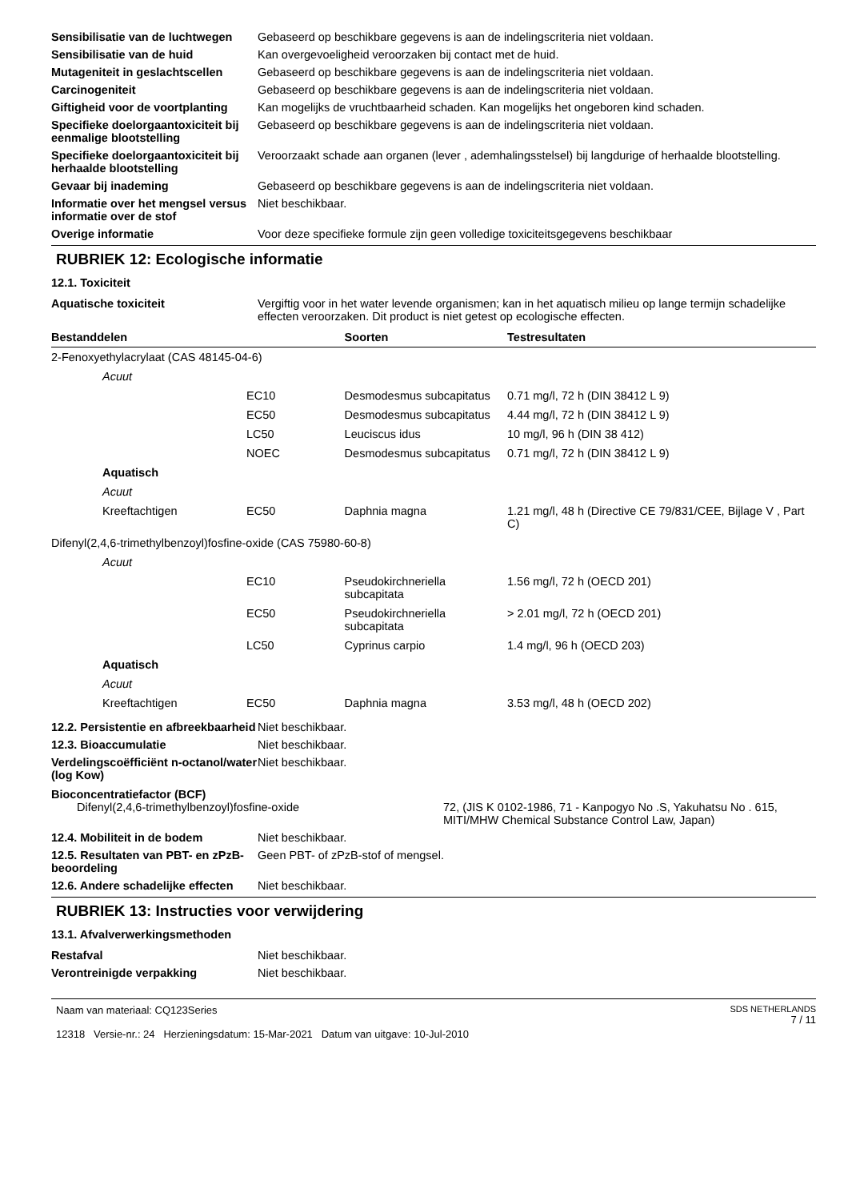Sensibilisatie van de luchtwegen
Gebaseerd op beschikbare gegevens is aan de indelingscriteria niet voldaan.
Sensibilisatie van de huid Kan overgevoeligheid veroorzaken bij contact met de huid.
Mutageniteit in geslachtscellen
Gebaseerd op beschikbare gegevens is aan de indelingscriteria niet voldaan.
Carcinogeniteit Gebaseerd op beschikbare gegevens is aan de indelingscriteria niet voldaan.
Giftigheid voor de voortplanting
Kan mogelijks de vruchtbaarheid schaden. Kan mogelijks het ongeboren kind schaden.
Specifieke doelorgaantoxiciteit bij eenmalige blootstelling
Gebaseerd op beschikbare gegevens is aan de indelingscriteria niet voldaan.
Specifieke doelorgaantoxiciteit bij herhaalde blootstelling
Veroorzaakt schade aan organen (lever , ademhalingsstelsel) bij langdurige of herhaalde blootstelling.
Gevaar bij inademing Gebaseerd op beschikbare gegevens is aan de indelingscriteria niet voldaan.
Informatie over het mengsel versus informatie over de stof
Niet beschikbaar.
Overige informatie Voor deze specifieke formule zijn geen volledige toxiciteitsgegevens beschikbaar
RUBRIEK 12: Ecologische informatie
12.1. Toxiciteit
Aquatische toxiciteit Vergiftig voor in het water levende organismen; kan in het aquatisch milieu op lange termijn schadelijke effecten veroorzaken. Dit product is niet getest op ecologische effecten.
| Bestanddelen | | | Soorten | Testresultaten |
| --- | --- | --- | --- | --- |
| 2-Fenoxyethylacrylaat (CAS 48145-04-6) | | | | |
| | Acuut | | | |
| | | EC10 | Desmodesmus subcapitatus | 0.71 mg/l, 72 h (DIN 38412 L 9) |
| | | EC50 | Desmodesmus subcapitatus | 4.44 mg/l, 72 h (DIN 38412 L 9) |
| | | LC50 | Leuciscus idus | 10 mg/l, 96 h (DIN 38 412) |
| | | NOEC | Desmodesmus subcapitatus | 0.71 mg/l, 72 h (DIN 38412 L 9) |
| | Aquatisch | | | |
| | Acuut | | | |
| | Kreeftachtigen | EC50 | Daphnia magna | 1.21 mg/l, 48 h (Directive CE 79/831/CEE, Bijlage V , Part C) |
| Difenyl(2,4,6-trimethylbenzoyl)fosfine-oxide (CAS 75980-60-8) | | | | |
| | Acuut | | | |
| | | EC10 | Pseudokirchneriella subcapitata | 1.56 mg/l, 72 h (OECD 201) |
| | | EC50 | Pseudokirchneriella subcapitata | > 2.01 mg/l, 72 h (OECD 201) |
| | | LC50 | Cyprinus carpio | 1.4 mg/l, 96 h (OECD 203) |
| | Aquatisch | | | |
| | Acuut | | | |
| | Kreeftachtigen | EC50 | Daphnia magna | 3.53 mg/l, 48 h (OECD 202) |
12.2. Persistentie en afbreekbaarheid
Niet beschikbaar.
12.3. Bioaccumulatie Niet beschikbaar.
Verdelingscoëfficiënt n-octanol/water (log Kow)
Niet beschikbaar.
Bioconcentratiefactor (BCF)
Difenyl(2,4,6-trimethylbenzoyl)fosfine-oxide 72, (JIS K 0102-1986, 71 - Kanpogyo No .S, Yakuhatsu No . 615, MITI/MHW Chemical Substance Control Law, Japan)
12.4. Mobiliteit in de bodem Niet beschikbaar.
12.5. Resultaten van PBT- en zPzB-beoordeling
Geen PBT- of zPzB-stof of mengsel.
12.6. Andere schadelijke effecten
Niet beschikbaar.
RUBRIEK 13: Instructies voor verwijdering
13.1. Afvalverwerkingsmethoden
Restafval Niet beschikbaar.
Verontreinigde verpakking Niet beschikbaar.
Naam van materiaal: CQ123Series
12318 Versie-nr.: 24 Herzieningsdatum: 15-Mar-2021 Datum van uitgave: 10-Jul-2010
SDS NETHERLANDS
7 / 11